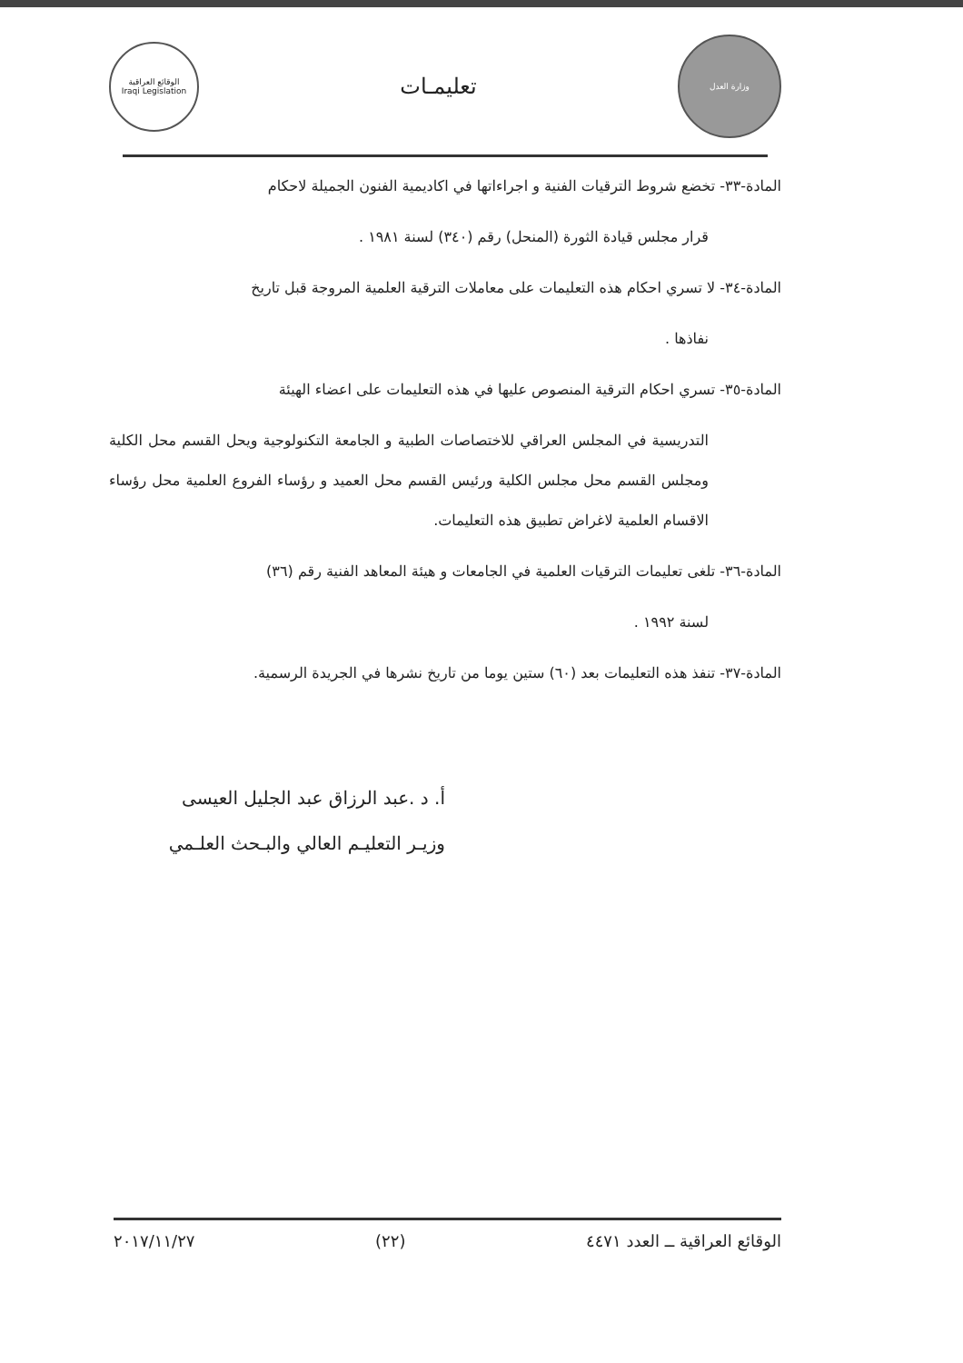الوقائع العراقية
Iraqi Legislation
تعليمـات
وزارة العدل
المادة-٣٣- تخضع شروط الترقيات الفنية و اجراءاتها في اكاديمية الفنون الجميلة لاحكام
قرار مجلس قيادة الثورة (المنحل) رقم (٣٤٠) لسنة ١٩٨١ .
المادة-٣٤- لا تسري احكام هذه التعليمات على معاملات الترقية العلمية المروجة قبل تاريخ
نفاذها .
المادة-٣٥- تسري احكام الترقية المنصوص عليها في هذه التعليمات على اعضاء الهيئة
التدريسية في المجلس العراقي للاختصاصات الطبية و الجامعة التكنولوجية ويحل القسم محل الكلية ومجلس القسم محل مجلس الكلية ورئيس القسم محل العميد و رؤساء الفروع العلمية محل رؤساء الاقسام العلمية لاغراض تطبيق هذه التعليمات.
المادة-٣٦- تلغى تعليمات الترقيات العلمية في الجامعات و هيئة المعاهد الفنية رقم (٣٦)
لسنة ١٩٩٢ .
المادة-٣٧- تنفذ هذه التعليمات بعد (٦٠) ستين يوما من تاريخ نشرها في الجريدة الرسمية.
أ. د .عبد الرزاق عبد الجليل العيسى
وزيـر التعليـم العالي والبـحث العلـمي
الوقائع العراقية ــ العدد ٤٤٧١ (٢٢) ٢٠١٧/١١/٢٧